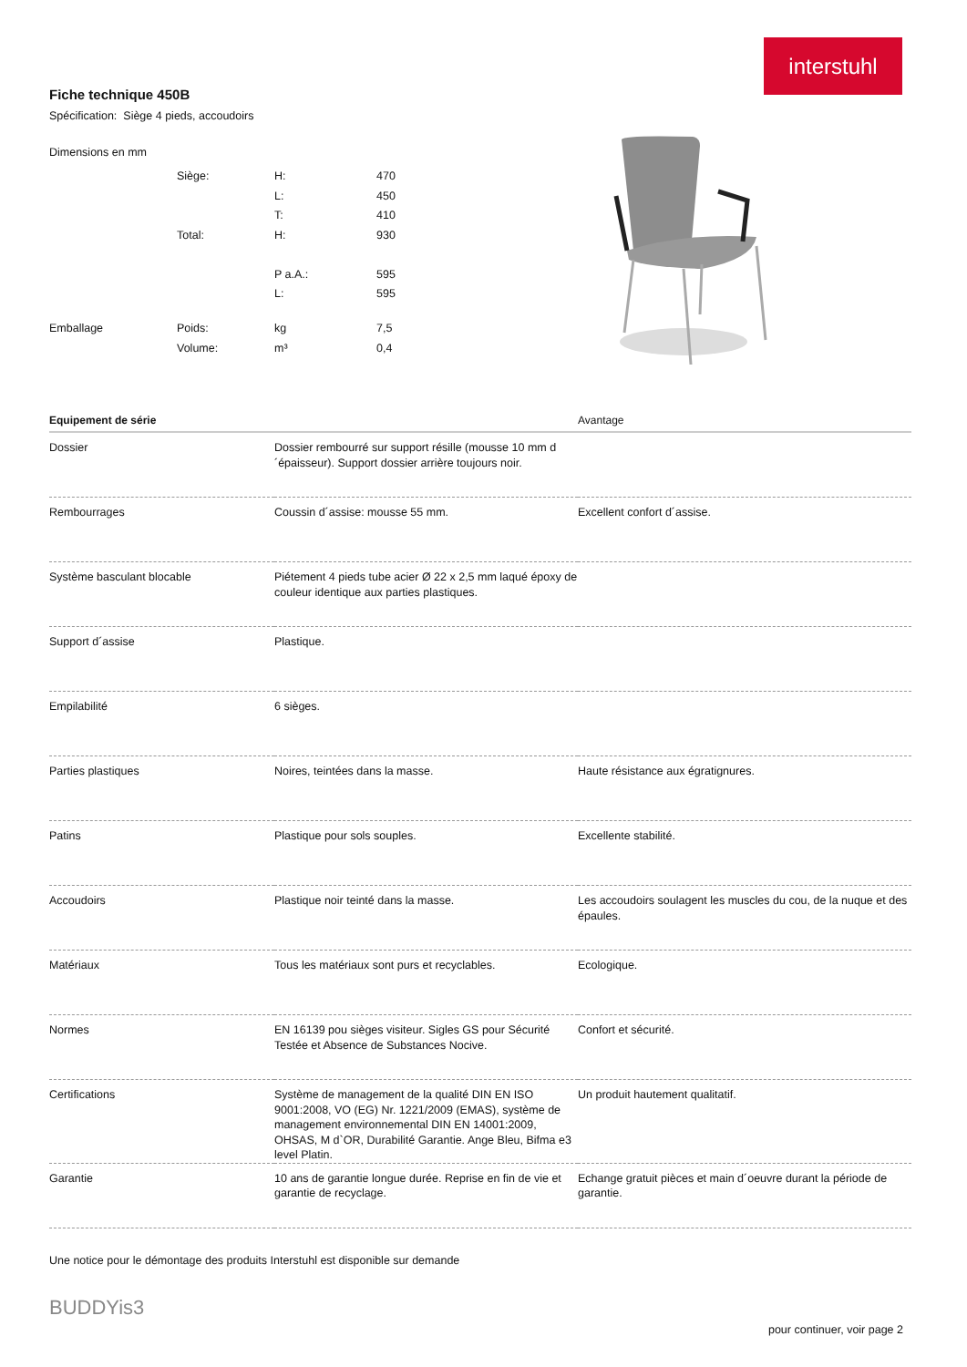interstuhl
Fiche technique 450B
Spécification: Siège 4 pieds, accoudoirs
| Dimensions en mm | | | |
| | Siège: | H: | 470 |
| | | L: | 450 |
| | | T: | 410 |
| | Total: | H: | 930 |
| | | P a.A.: | 595 |
| | | L: | 595 |
| Emballage | Poids: | kg | 7,5 |
| | Volume: | m³ | 0,4 |
| Equipement de série | | Avantage |
| --- | --- | --- |
| Dossier | Dossier rembourré sur support résille (mousse 10 mm d´épaisseur). Support dossier arrière toujours noir. | |
| Rembourrages | Coussin d´assise: mousse 55 mm. | Excellent confort d´assise. |
| Système basculant blocable | Piétement 4 pieds tube acier Ø 22 x 2,5 mm laqué époxy de couleur identique aux parties plastiques. | |
| Support d´assise | Plastique. | |
| Empilabilité | 6 sièges. | |
| Parties plastiques | Noires, teintées dans la masse. | Haute résistance aux égratignures. |
| Patins | Plastique pour sols souples. | Excellente stabilité. |
| Accoudoirs | Plastique noir teinté dans la masse. | Les accoudoirs soulagent les muscles du cou, de la nuque et des épaules. |
| Matériaux | Tous les matériaux sont purs et recyclables. | Ecologique. |
| Normes | EN 16139 pou sièges visiteur. Sigles GS pour Sécurité Testée et Absence de Substances Nocive. | Confort et sécurité. |
| Certifications | Système de management de la qualité DIN EN ISO 9001:2008, VO (EG) Nr. 1221/2009 (EMAS), système de management environnemental DIN EN 14001:2009, OHSAS, M d`OR, Durabilité Garantie. Ange Bleu, Bifma e3 level Platin. | Un produit hautement qualitatif. |
| Garantie | 10 ans de garantie longue durée. Reprise en fin de vie et garantie de recyclage. | Echange gratuit pièces et main d´oeuvre durant la période de garantie. |
Une notice pour le démontage des produits Interstuhl est disponible sur demande
BUDDYis3
pour continuer, voir page 2